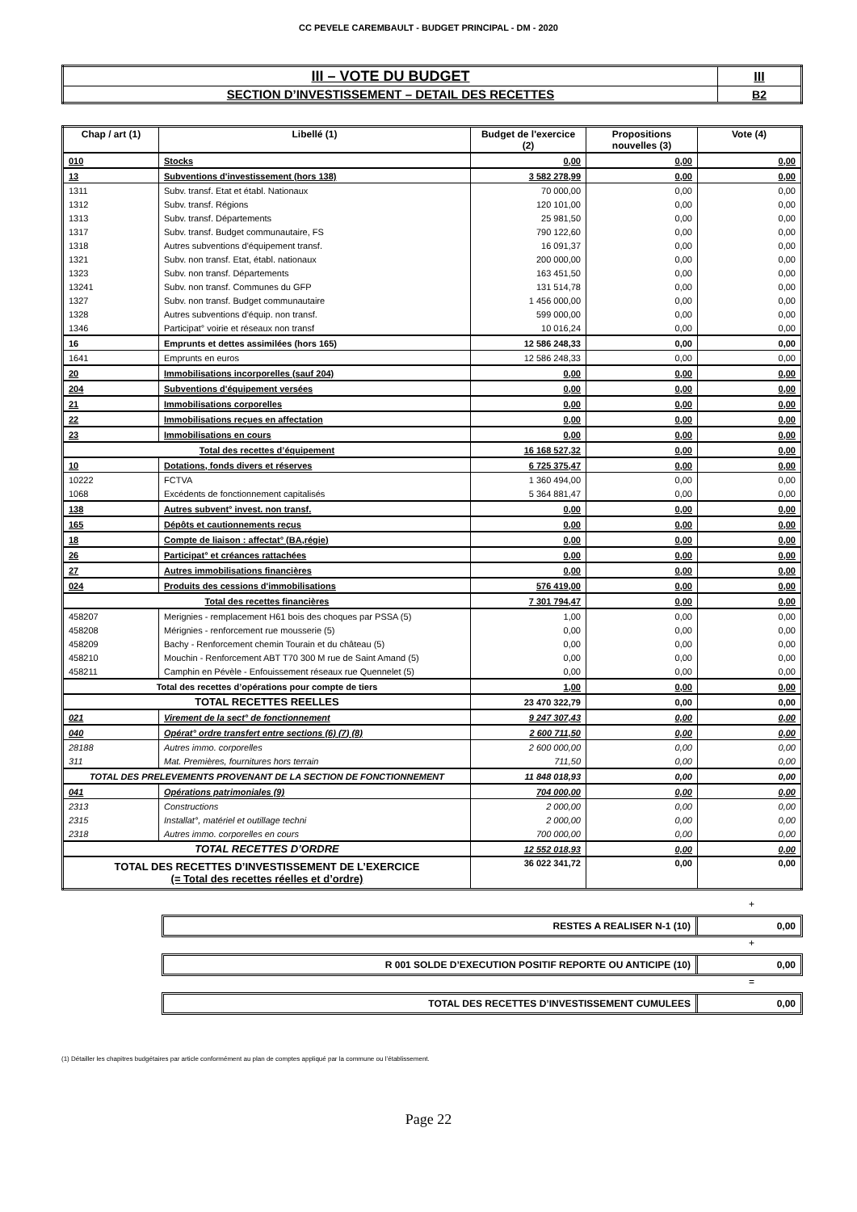CC PEVELE CAREMBAULT - BUDGET PRINCIPAL - DM - 2020
| III – VOTE DU BUDGET | III |
| SECTION D’INVESTISSEMENT – DETAIL DES RECETTES | B2 |
| Chap / art (1) | Libellé (1) | Budget de l'exercice (2) | Propositions nouvelles (3) | Vote (4) |
| --- | --- | --- | --- | --- |
| 010 | Stocks | 0,00 | 0,00 | 0,00 |
| 13 | Subventions d'investissement (hors 138) | 3 582 278,99 | 0,00 | 0,00 |
| 1311 | Subv. transf. Etat et établ. Nationaux | 70 000,00 | 0,00 | 0,00 |
| 1312 | Subv. transf. Régions | 120 101,00 | 0,00 | 0,00 |
| 1313 | Subv. transf. Départements | 25 981,50 | 0,00 | 0,00 |
| 1317 | Subv. transf. Budget communautaire, FS | 790 122,60 | 0,00 | 0,00 |
| 1318 | Autres subventions d'équipement transf. | 16 091,37 | 0,00 | 0,00 |
| 1321 | Subv. non transf. Etat, établ. nationaux | 200 000,00 | 0,00 | 0,00 |
| 1323 | Subv. non transf. Départements | 163 451,50 | 0,00 | 0,00 |
| 13241 | Subv. non transf. Communes du GFP | 131 514,78 | 0,00 | 0,00 |
| 1327 | Subv. non transf. Budget communautaire | 1 456 000,00 | 0,00 | 0,00 |
| 1328 | Autres subventions d'équip. non transf. | 599 000,00 | 0,00 | 0,00 |
| 1346 | Participat° voirie et réseaux non transf | 10 016,24 | 0,00 | 0,00 |
| 16 | Emprunts et dettes assimilées (hors 165) | 12 586 248,33 | 0,00 | 0,00 |
| 1641 | Emprunts en euros | 12 586 248,33 | 0,00 | 0,00 |
| 20 | Immobilisations incorporelles (sauf 204) | 0,00 | 0,00 | 0,00 |
| 204 | Subventions d'équipement versées | 0,00 | 0,00 | 0,00 |
| 21 | Immobilisations corporelles | 0,00 | 0,00 | 0,00 |
| 22 | Immobilisations reçues en affectation | 0,00 | 0,00 | 0,00 |
| 23 | Immobilisations en cours | 0,00 | 0,00 | 0,00 |
| Total des recettes d’équipement | | 16 168 527,32 | 0,00 | 0,00 |
| 10 | Dotations, fonds divers et réserves | 6 725 375,47 | 0,00 | 0,00 |
| 10222 | FCTVA | 1 360 494,00 | 0,00 | 0,00 |
| 1068 | Excédents de fonctionnement capitalisés | 5 364 881,47 | 0,00 | 0,00 |
| 138 | Autres subvent° invest. non transf. | 0,00 | 0,00 | 0,00 |
| 165 | Dépôts et cautionnements reçus | 0,00 | 0,00 | 0,00 |
| 18 | Compte de liaison : affectat° (BA,régie) | 0,00 | 0,00 | 0,00 |
| 26 | Participat° et créances rattachées | 0,00 | 0,00 | 0,00 |
| 27 | Autres immobilisations financières | 0,00 | 0,00 | 0,00 |
| 024 | Produits des cessions d'immobilisations | 576 419,00 | 0,00 | 0,00 |
| Total des recettes financières | | 7 301 794,47 | 0,00 | 0,00 |
| 458207 | Merignies - remplacement H61 bois des choques par PSSA (5) | 1,00 | 0,00 | 0,00 |
| 458208 | Mérignies - renforcement rue mousserie (5) | 0,00 | 0,00 | 0,00 |
| 458209 | Bachy - Renforcement chemin Tourain et du château (5) | 0,00 | 0,00 | 0,00 |
| 458210 | Mouchin - Renforcement ABT T70 300 M rue de Saint Amand (5) | 0,00 | 0,00 | 0,00 |
| 458211 | Camphin en Pévèle - Enfouissement réseaux rue Quennelet (5) | 0,00 | 0,00 | 0,00 |
| Total des recettes d’opérations pour compte de tiers | | 1,00 | 0,00 | 0,00 |
| TOTAL RECETTES REELLES | | 23 470 322,79 | 0,00 | 0,00 |
| 021 | Virement de la sect° de fonctionnement | 9 247 307,43 | 0,00 | 0,00 |
| 040 | Opérat° ordre transfert entre sections (6) (7) (8) | 2 600 711,50 | 0,00 | 0,00 |
| 28188 | Autres immo. corporelles | 2 600 000,00 | 0,00 | 0,00 |
| 311 | Mat. Premières, fournitures hors terrain | 711,50 | 0,00 | 0,00 |
| TOTAL DES PRELEVEMENTS PROVENANT DE LA SECTION DE FONCTIONNEMENT | | 11 848 018,93 | 0,00 | 0,00 |
| 041 | Opérations patrimoniales (9) | 704 000,00 | 0,00 | 0,00 |
| 2313 | Constructions | 2 000,00 | 0,00 | 0,00 |
| 2315 | Installat°, matériel et outillage techni | 2 000,00 | 0,00 | 0,00 |
| 2318 | Autres immo. corporelles en cours | 700 000,00 | 0,00 | 0,00 |
| TOTAL RECETTES D’ORDRE | | 12 552 018,93 | 0,00 | 0,00 |
| TOTAL DES RECETTES D’INVESTISSEMENT DE L’EXERCICE (= Total des recettes réelles et d’ordre) | | 36 022 341,72 | 0,00 | 0,00 |
+
RESTES A REALISER N-1 (10) 0,00
+
R 001 SOLDE D’EXECUTION POSITIF REPORTE OU ANTICIPE (10)
0,00
=
TOTAL DES RECETTES D’INVESTISSEMENT CUMULEES
0,00
(1) Détailler les chapitres budgétaires par article conformément au plan de comptes appliqué par la commune ou l’établissement.
Page 22